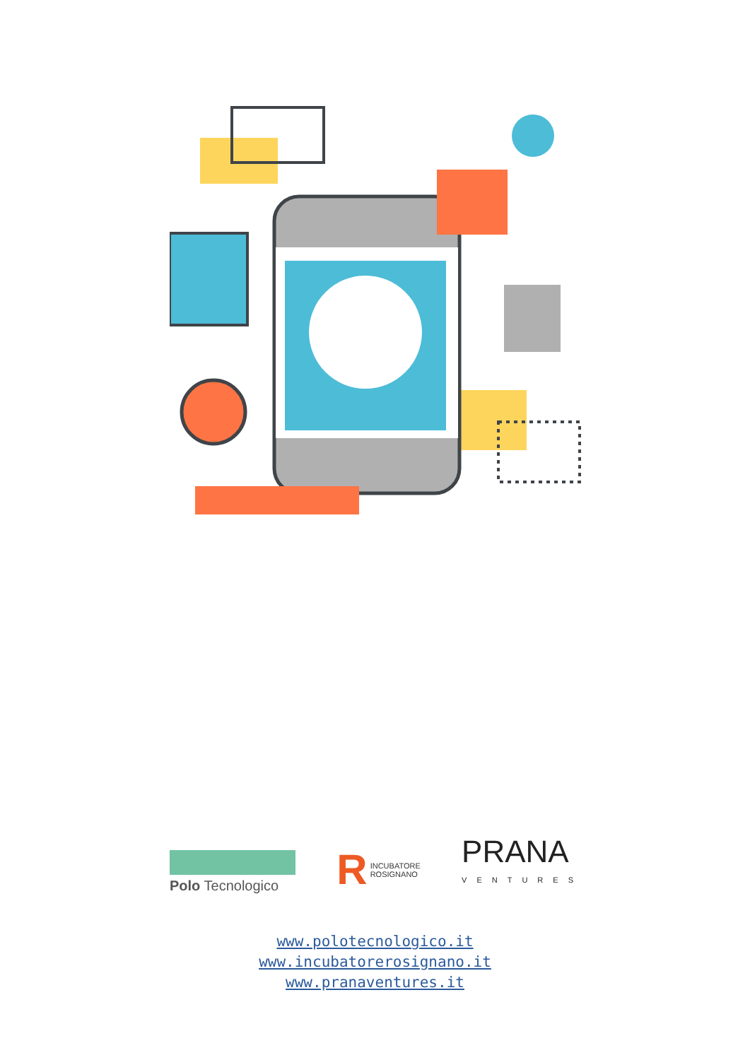Polo Tecnologico
R INCUBATORE
ROSIGNANO
PRANA
VENTURES
www.polotecnologico.it
www.incubatorerosignano.it
www.pranaventures.it